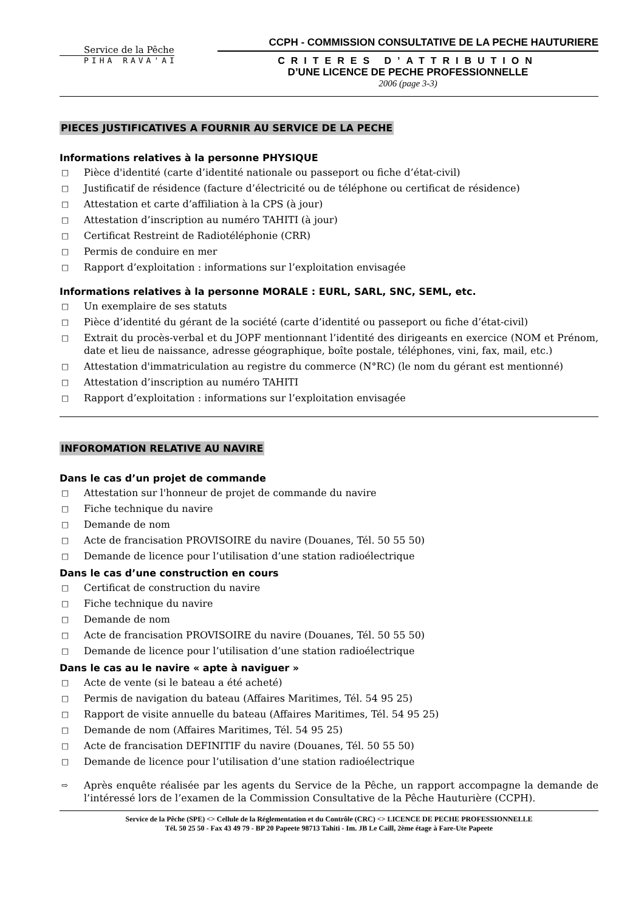Service de la Pêche
PIHA RAVA'AI
CCPH - COMMISSION CONSULTATIVE DE LA PECHE HAUTURIERE
CRITERES D’ATTRIBUTION
D’UNE LICENCE DE PECHE PROFESSIONNELLE
2006 (page 3-3)
PIECES JUSTIFICATIVES A FOURNIR AU SERVICE DE LA PECHE
Informations relatives à la personne PHYSIQUE
□ Pièce d'identité (carte d’identité nationale ou passeport ou fiche d’état-civil)
□ Justificatif de résidence (facture d’électricité ou de téléphone ou certificat de résidence)
□ Attestation et carte d’affiliation à la CPS (à jour)
□ Attestation d’inscription au numéro TAHITI (à jour)
□ Certificat Restreint de Radiotéléphonie (CRR)
□ Permis de conduire en mer
□ Rapport d’exploitation : informations sur l’exploitation envisagée
Informations relatives à la personne MORALE : EURL, SARL, SNC, SEML, etc.
□ Un exemplaire de ses statuts
□ Pièce d’identité du gérant de la société (carte d’identité ou passeport ou fiche d’état-civil)
□ Extrait du procès-verbal et du JOPF mentionnant l’identité des dirigeants en exercice (NOM et Prénom, date et lieu de naissance, adresse géographique, boîte postale, téléphones, vini, fax, mail, etc.)
□ Attestation d'immatriculation au registre du commerce (N°RC) (le nom du gérant est mentionné)
□ Attestation d’inscription au numéro TAHITI
□ Rapport d’exploitation : informations sur l’exploitation envisagée
INFOROMATION RELATIVE AU NAVIRE
Dans le cas d’un projet de commande
□ Attestation sur l'honneur de projet de commande du navire
□ Fiche technique du navire
□ Demande de nom
□ Acte de francisation PROVISOIRE du navire (Douanes, Tél. 50 55 50)
□ Demande de licence pour l’utilisation d’une station radioélectrique
Dans le cas d’une construction en cours
□ Certificat de construction du navire
□ Fiche technique du navire
□ Demande de nom
□ Acte de francisation PROVISOIRE du navire (Douanes, Tél. 50 55 50)
□ Demande de licence pour l’utilisation d’une station radioélectrique
Dans le cas au le navire « apte à naviguer »
□ Acte de vente (si le bateau a été acheté)
□ Permis de navigation du bateau (Affaires Maritimes, Tél. 54 95 25)
□ Rapport de visite annuelle du bateau (Affaires Maritimes, Tél. 54 95 25)
□ Demande de nom (Affaires Maritimes, Tél. 54 95 25)
□ Acte de francisation DEFINITIF du navire (Douanes, Tél. 50 55 50)
□ Demande de licence pour l’utilisation d’une station radioélectrique
⇨ Après enquête réalisée par les agents du Service de la Pêche, un rapport accompagne la demande de l’intéressé lors de l’examen de la Commission Consultative de la Pêche Hauturière (CCPH).
Service de la Pêche (SPE) <> Cellule de la Réglementation et du Contrôle (CRC) <> LICENCE DE PECHE PROFESSIONNELLE
Tél. 50 25 50 - Fax 43 49 79 - BP 20 Papeete 98713 Tahiti - Im. JB Le Caill, 2ème étage à Fare-Ute Papeete